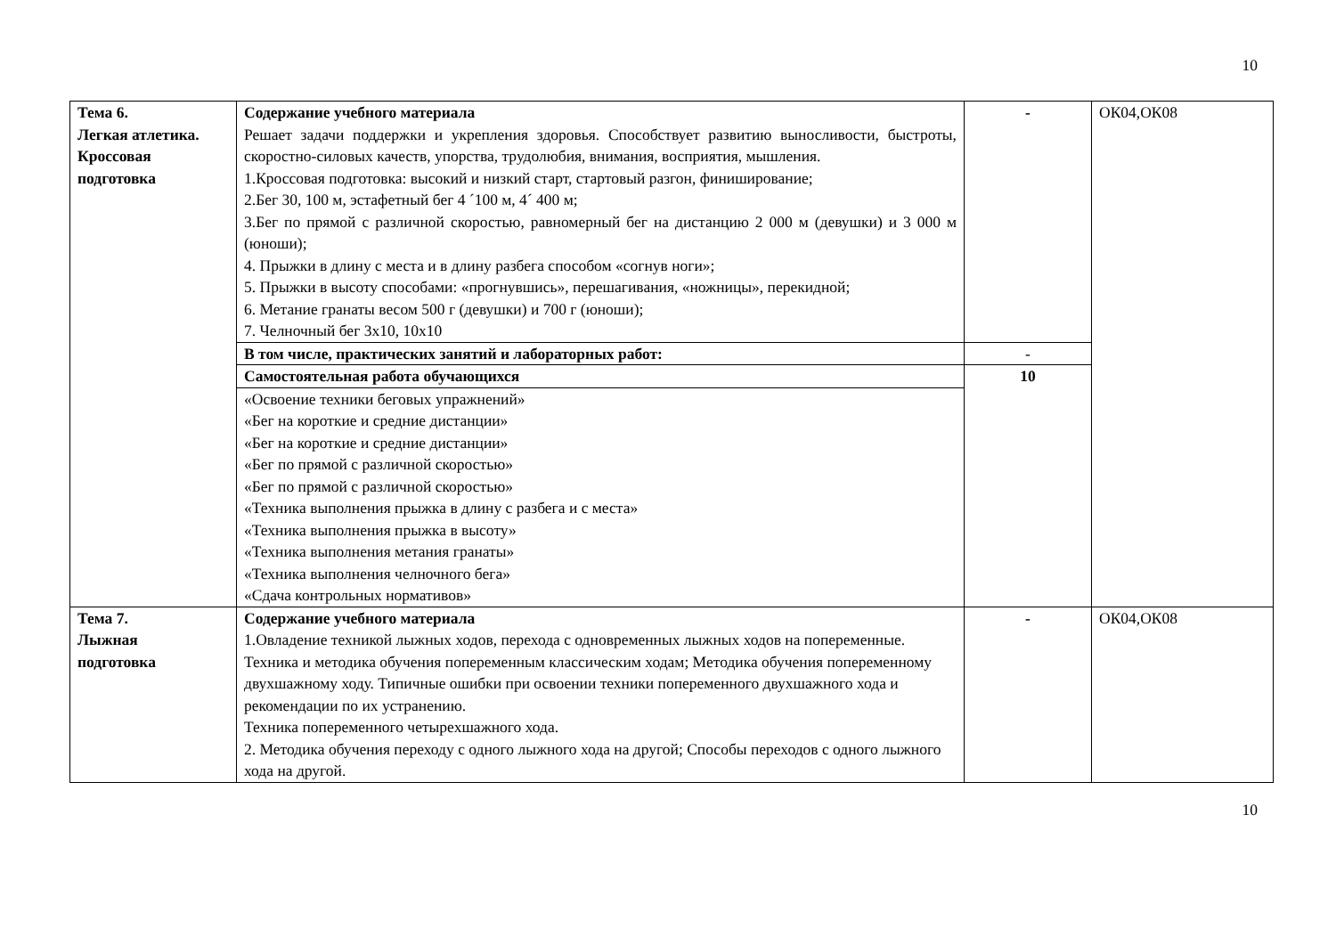10
| Тема 6. Легкая атлетика. Кроссовая подготовка | Содержание учебного материала Решает задачи поддержки и укрепления здоровья. Способствует развитию выносливости, быстроты, скоростно-силовых качеств, упорства, трудолюбия, внимания, восприятия, мышления. 1.Кроссовая подготовка: высокий и низкий старт, стартовый разгон, финиширование; 2.Бег 30, 100 м, эстафетный бег 4 ´100 м, 4´ 400 м; 3.Бег по прямой с различной скоростью, равномерный бег на дистанцию 2 000 м (девушки) и 3 000 м (юноши); 4. Прыжки в длину с места и в длину разбега способом «согнув ноги»; 5. Прыжки в высоту способами: «прогнувшись», перешагивания, «ножницы», перекидной; 6. Метание гранаты весом 500 г (девушки) и 700 г (юноши); 7. Челночный бег 3х10, 10х10 | - | ОК04,ОК08 |
| | В том числе, практических занятий и лабораторных работ: | - | |
| | Самостоятельная работа обучающихся | 10 | |
| | «Освоение техники беговых упражнений» «Бег на короткие и средние дистанции» «Бег на короткие и средние дистанции» «Бег по прямой с различной скоростью» «Бег по прямой с различной скоростью» «Техника выполнения прыжка в длину с разбега и с места» «Техника выполнения прыжка в высоту» «Техника выполнения метания гранаты» «Техника выполнения челночного бега» «Сдача контрольных нормативов» | | |
| Тема 7. Лыжная подготовка | Содержание учебного материала 1.Овладение техникой лыжных ходов, перехода с одновременных лыжных ходов на попеременные. Техника и методика обучения попеременным классическим ходам; Методика обучения попеременному двухшажному ходу. Типичные ошибки при освоении техники попеременного двухшажного хода и рекомендации по их устранению. Техника попеременного четырехшажного хода. 2. Методика обучения переходу с одного лыжного хода на другой; Способы переходов с одного лыжного хода на другой. | - | ОК04,ОК08 |
10